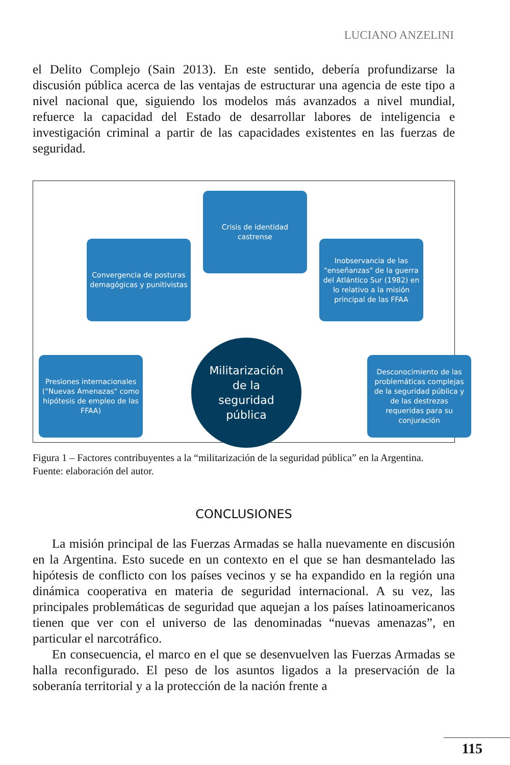LUCIANO ANZELINI
el Delito Complejo (Sain 2013). En este sentido, debería profundizarse la discusión pública acerca de las ventajas de estructurar una agencia de este tipo a nivel nacional que, siguiendo los modelos más avanzados a nivel mundial, refuerce la capacidad del Estado de desarrollar labores de inteligencia e investigación criminal a partir de las capacidades existentes en las fuerzas de seguridad.
Crisis de identidad castrense
Convergencia de posturas demagógicas y punitivistas
Inobservancia de las "enseñanzas" de la guerra del Atlántico Sur (1982) en lo relativo a la misión principal de las FFAA
Presiones internacionales ("Nuevas Amenazas" como hipótesis de empleo de las FFAA)
Desconocimiento de las problemáticas complejas de la seguridad pública y de las destrezas requeridas para su conjuración
Militarización
de la
seguridad
pública
Figura 1 – Factores contribuyentes a la “militarización de la seguridad pública” en la Argentina.
Fuente: elaboración del autor.
CONCLUSIONES
La misión principal de las Fuerzas Armadas se halla nuevamente en discusión en la Argentina. Esto sucede en un contexto en el que se han desmantelado las hipótesis de conflicto con los países vecinos y se ha expandido en la región una dinámica cooperativa en materia de seguridad internacional. A su vez, las principales problemáticas de seguridad que aquejan a los países latinoamericanos tienen que ver con el universo de las denominadas “nuevas amenazas”, en particular el narcotráfico.
En consecuencia, el marco en el que se desenvuelven las Fuerzas Armadas se halla reconfigurado. El peso de los asuntos ligados a la preservación de la soberanía territorial y a la protección de la nación frente a
115